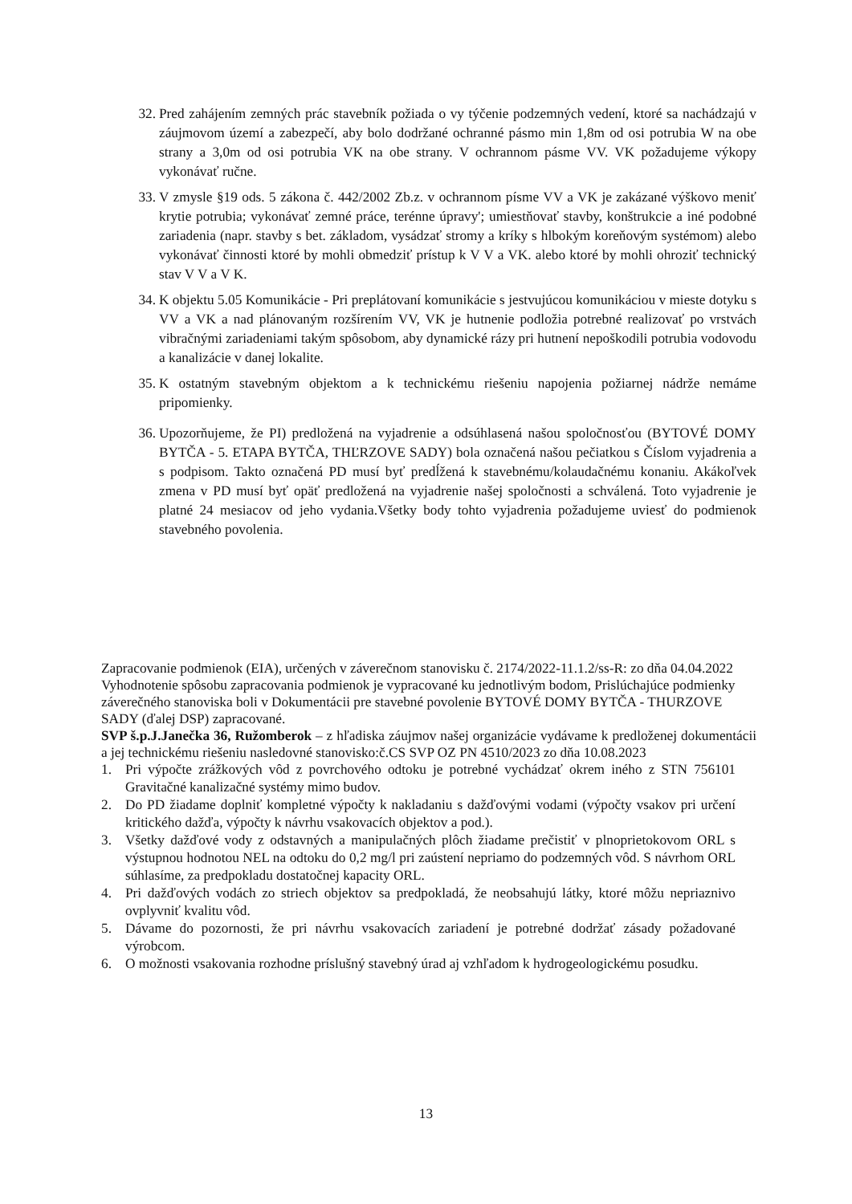32. Pred zahájením zemných prác stavebník požiada o vy týčenie podzemných vedení, ktoré sa nachádzajú v záujmovom území a zabezpečí, aby bolo dodržané ochranné pásmo min 1,8m od osi potrubia W na obe strany a 3,0m od osi potrubia VK na obe strany. V ochrannom pásme VV. VK požadujeme výkopy vykonávať ručne.
33. V zmysle §19 ods. 5 zákona č. 442/2002 Zb.z. v ochrannom písme VV a VK je zakázané výškovo meniť krytie potrubia; vykonávať zemné práce, terénne úpravy'; umiestňovať stavby, konštrukcie a iné podobné zariadenia (napr. stavby s bet. základom, vysádzať stromy a kríky s hlbokým koreňovým systémom) alebo vykonávať činnosti ktoré by mohli obmedziť prístup k V V a VK. alebo ktoré by mohli ohroziť technický stav V V a V K.
34. K objektu 5.05 Komunikácie - Pri preplátovaní komunikácie s jestvujúcou komunikáciou v mieste dotyku s VV a VK a nad plánovaným rozšírením VV, VK je hutnenie podložia potrebné realizovať po vrstvách vibračnými zariadeniami takým spôsobom, aby dynamické rázy pri hutnení nepoškodili potrubia vodovodu a kanalizácie v danej lokalite.
35. K ostatným stavebným objektom a k technickému riešeniu napojenia požiarnej nádrže nemáme pripomienky.
36. Upozorňujeme, že PI) predložená na vyjadrenie a odsúhlasená našou spoločnosťou (BYTOVÉ DOMY BYTČA - 5. ETAPA BYTČA, THĽRZOVE SADY) bola označená našou pečiatkou s Číslom vyjadrenia a s podpisom. Takto označená PD musí byť predĺžená k stavebnému/kolaudačnému konaniu. Akákoľvek zmena v PD musí byť opäť predložená na vyjadrenie našej spoločnosti a schválená. Toto vyjadrenie je platné 24 mesiacov od jeho vydania.Všetky body tohto vyjadrenia požadujeme uviesť do podmienok stavebného povolenia.
Zapracovanie podmienok (EIA), určených v záverečnom stanovisku č. 2174/2022-11.1.2/ss-R: zo dňa 04.04.2022
Vyhodnotenie spôsobu zapracovania podmienok je vypracované ku jednotlivým bodom, Prislúchajúce podmienky záverečného stanoviska boli v Dokumentácii pre stavebné povolenie BYTOVÉ DOMY BYTČA - THURZOVE SADY (ďalej DSP) zapracované.
SVP š.p.J.Janečka 36, Ružomberok – z hľadiska záujmov našej organizácie vydávame k predloženej dokumentácii a jej technickému riešeniu nasledovné stanovisko:č.CS SVP OZ PN 4510/2023 zo dňa 10.08.2023
1. Pri výpočte zrážkových vôd z povrchového odtoku je potrebné vychádzať okrem iného z STN 756101 Gravitačné kanalizačné systémy mimo budov.
2. Do PD žiadame doplniť kompletné výpočty k nakladaniu s dažďovými vodami (výpočty vsakov pri určení kritického dažďa, výpočty k návrhu vsakovacích objektov a pod.).
3. Všetky dažďové vody z odstavných a manipulačných plôch žiadame prečistiť v plnoprietokovom ORL s výstupnou hodnotou NEL na odtoku do 0,2 mg/l pri zaústení nepriamo do podzemných vôd. S návrhom ORL súhlasíme, za predpokladu dostatočnej kapacity ORL.
4. Pri dažďových vodách zo striech objektov sa predpokladá, že neobsahujú látky, ktoré môžu nepriaznivo ovplyvniť kvalitu vôd.
5. Dávame do pozornosti, že pri návrhu vsakovacích zariadení je potrebné dodržať zásady požadované výrobcom.
6. O možnosti vsakovania rozhodne príslušný stavebný úrad aj vzhľadom k hydrogeologickému posudku.
13